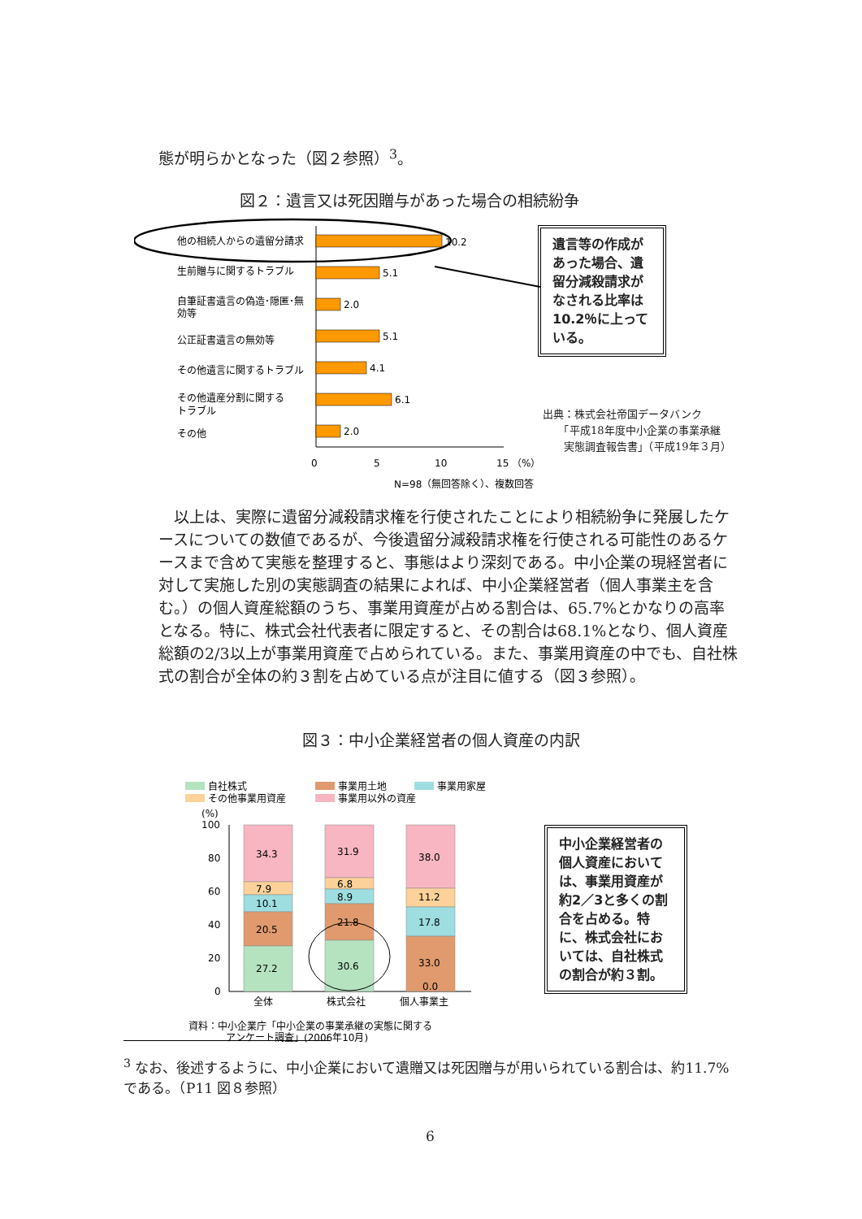態が明らかとなった（図２参照）<sup>3</sup>。
図２：遺言又は死因贈与があった場合の相続紛争
他の相続人からの遺留分請求
10.2
生前贈与に関するトラブル
5.1
自筆証書遺言の偽造･隠匿･無
効等
2.0
公正証書遺言の無効等
5.1
その他遺言に関するトラブル
4.1
その他遺産分割に関する
トラブル
6.1
その他
2.0
0
5
10
15 （%）
N=98（無回答除く）、複数回答
遺言等の作成があった場合、遺留分減殺請求がなされる比率は10.2％に上っている。
出典：株式会社帝国データバンク
　　「平成18年度中小企業の事業承継
　　実態調査報告書」（平成19年３月）
　以上は、実際に遺留分減殺請求権を行使されたことにより相続紛争に発展したケースについての数値であるが、今後遺留分減殺請求権を行使される可能性のあるケースまで含めて実態を整理すると、事態はより深刻である。中小企業の現経営者に対して実施した別の実態調査の結果によれば、中小企業経営者（個人事業主を含む。）の個人資産総額のうち、事業用資産が占める割合は、65.7%とかなりの高率となる。特に、株式会社代表者に限定すると、その割合は68.1%となり、個人資産総額の2/3以上が事業用資産で占められている。また、事業用資産の中でも、自社株式の割合が全体の約３割を占めている点が注目に値する（図３参照）。
図３：中小企業経営者の個人資産の内訳
自社株式
事業用土地
事業用家屋
その他事業用資産
事業用以外の資産
(%)
100
80
60
40
20
0
34.3
7.9
10.1
20.5
27.2
31.9
6.8
8.9
21.8
30.6
38.0
11.2
17.8
33.0
0.0
全体
株式会社
個人事業主
資料：中小企業庁「中小企業の事業承継の実態に関する
アンケート調査」(2006年10月)
中小企業経営者の個人資産においては、事業用資産が約2／3と多くの割合を占める。特に、株式会社においては、自社株式の割合が約３割。
<sup>3</sup> なお、後述するように、中小企業において遺贈又は死因贈与が用いられている割合は、約11.7%である。（P11 図８参照）
6